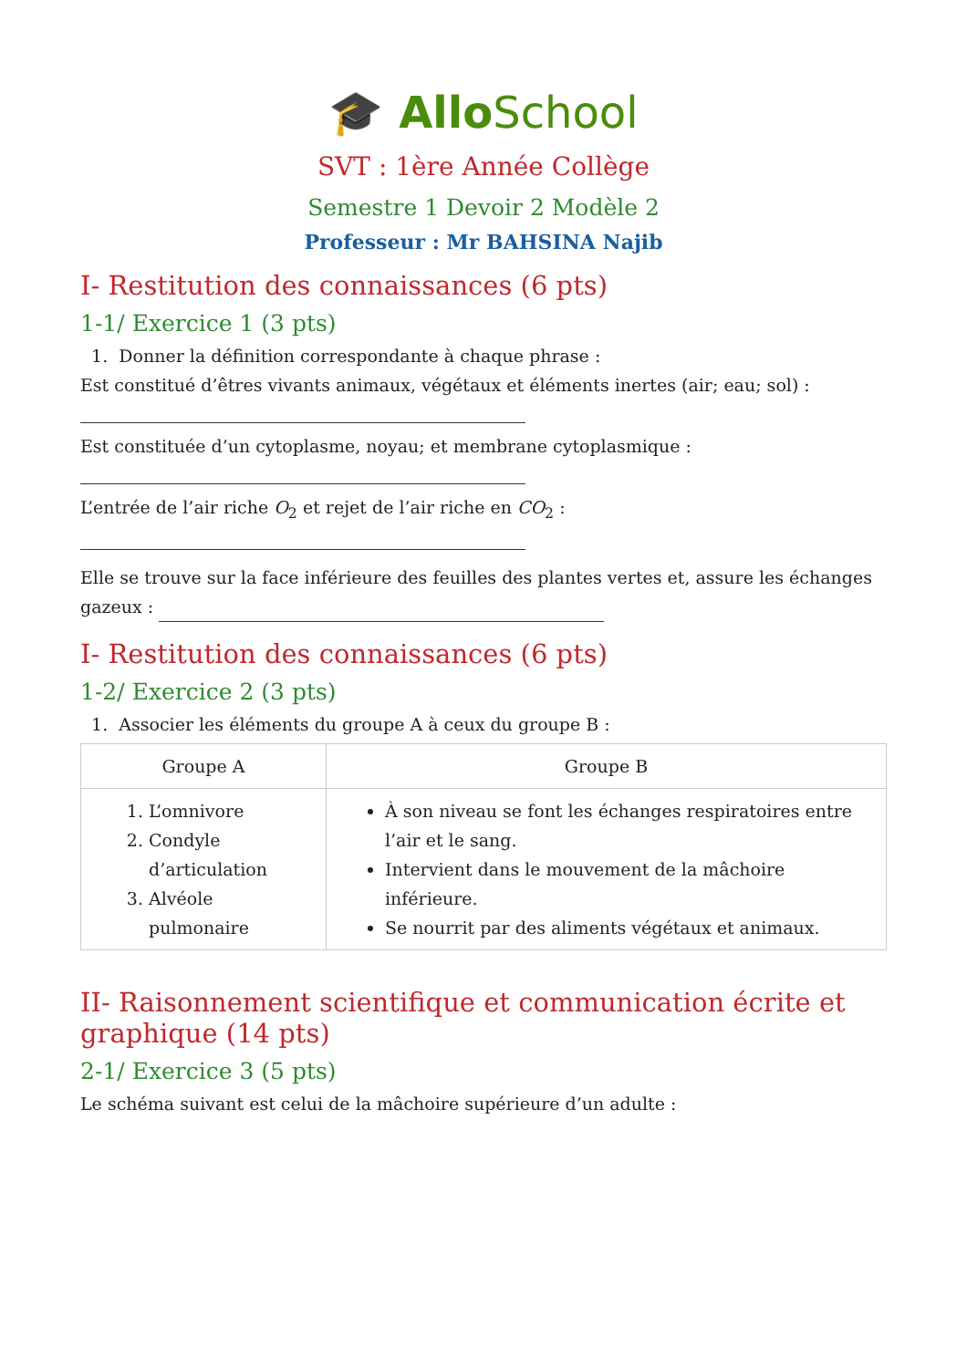🎓 AlloSchool
SVT : 1ère Année Collège
Semestre 1 Devoir 2 Modèle 2
Professeur : Mr BAHSINA Najib
I- Restitution des connaissances (6 pts)
1-1/ Exercice 1 (3 pts)
1. Donner la définition correspondante à chaque phrase :
Est constitué d’êtres vivants animaux, végétaux et éléments inertes (air; eau; sol) :
Est constituée d’un cytoplasme, noyau; et membrane cytoplasmique :
L’entrée de l’air riche O<sub>2</sub> et rejet de l’air riche en CO<sub>2</sub> :
Elle se trouve sur la face inférieure des feuilles des plantes vertes et, assure les échanges gazeux :
I- Restitution des connaissances (6 pts)
1-2/ Exercice 2 (3 pts)
1. Associer les éléments du groupe A à ceux du groupe B :
| Groupe A | Groupe B |
| --- | --- |
| 1. L’omnivore 2. Condyle d’articulation 3. Alvéole pulmonaire | À son niveau se font les échanges respiratoires entre l’air et le sang. Intervient dans le mouvement de la mâchoire inférieure. Se nourrit par des aliments végétaux et animaux. |
II- Raisonnement scientifique et communication écrite et graphique (14 pts)
2-1/ Exercice 3 (5 pts)
Le schéma suivant est celui de la mâchoire supérieure d’un adulte :